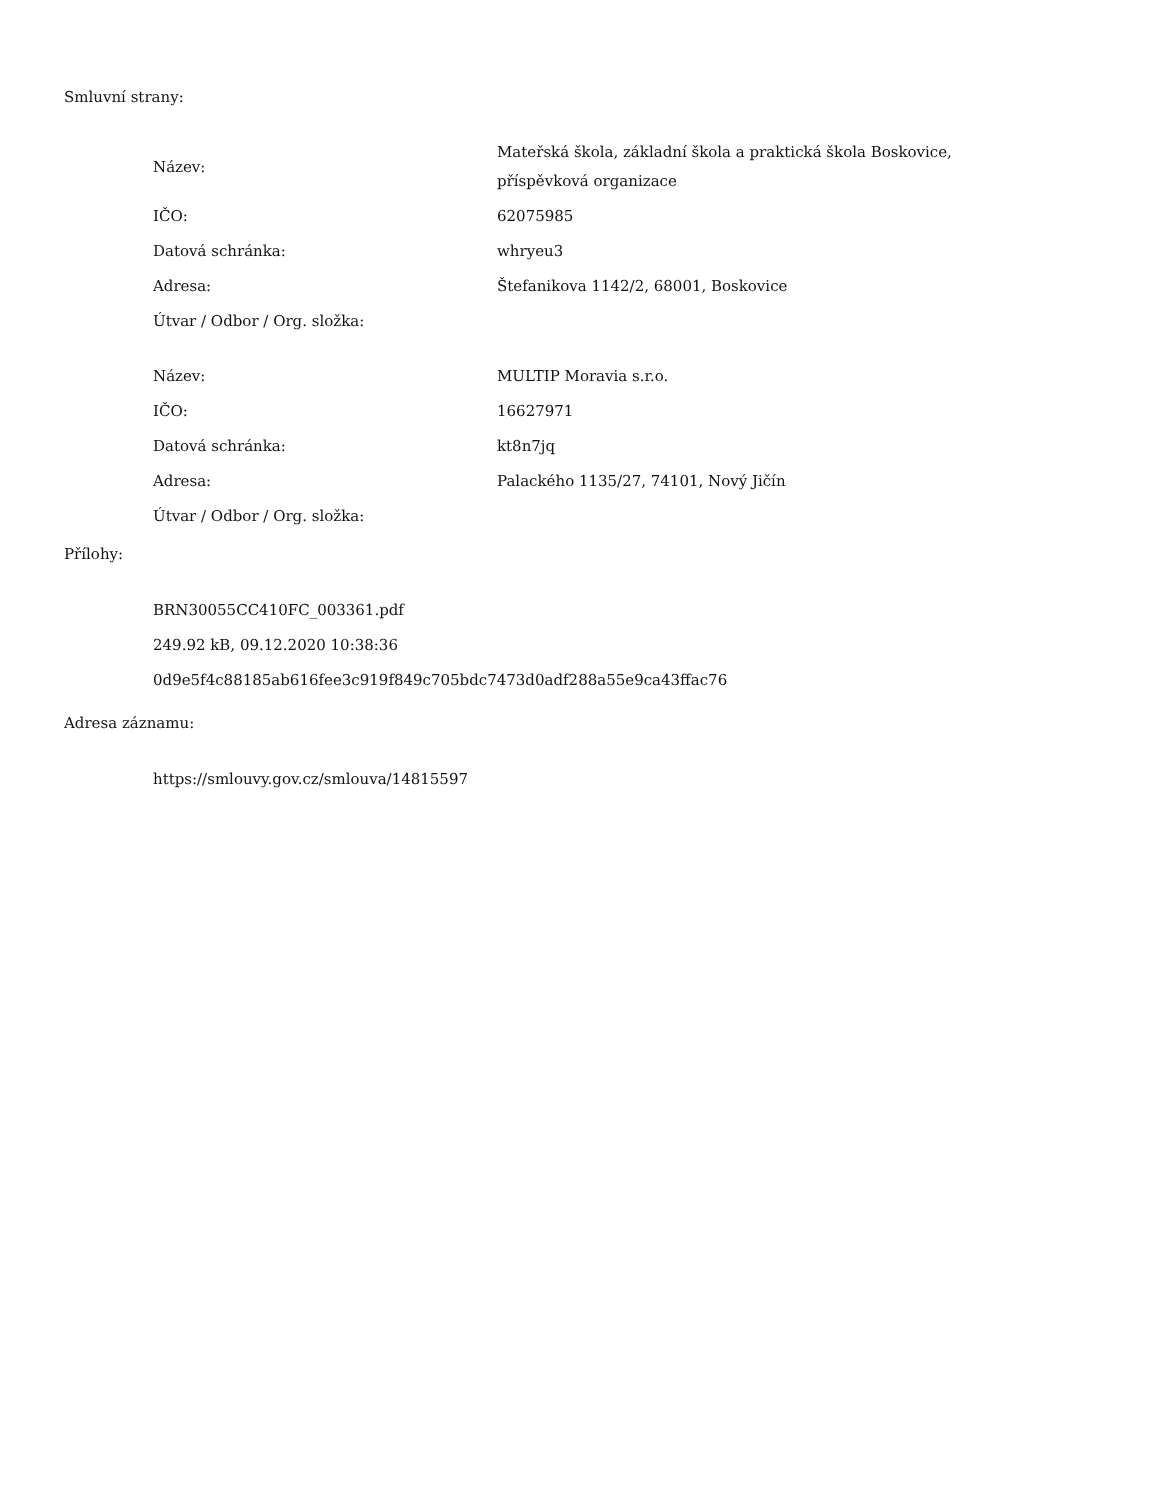Smluvní strany:
| Název: | Mateřská škola, základní škola a praktická škola Boskovice, příspěvková organizace |
| IČO: | 62075985 |
| Datová schránka: | whryeu3 |
| Adresa: | Štefanikova 1142/2, 68001, Boskovice |
| Útvar / Odbor / Org. složka: | |
| Název: | MULTIP Moravia s.r.o. |
| IČO: | 16627971 |
| Datová schránka: | kt8n7jq |
| Adresa: | Palackého 1135/27, 74101, Nový Jičín |
| Útvar / Odbor / Org. složka: | |
Přílohy:
BRN30055CC410FC_003361.pdf
249.92 kB, 09.12.2020 10:38:36
0d9e5f4c88185ab616fee3c919f849c705bdc7473d0adf288a55e9ca43ffac76
Adresa záznamu:
https://smlouvy.gov.cz/smlouva/14815597